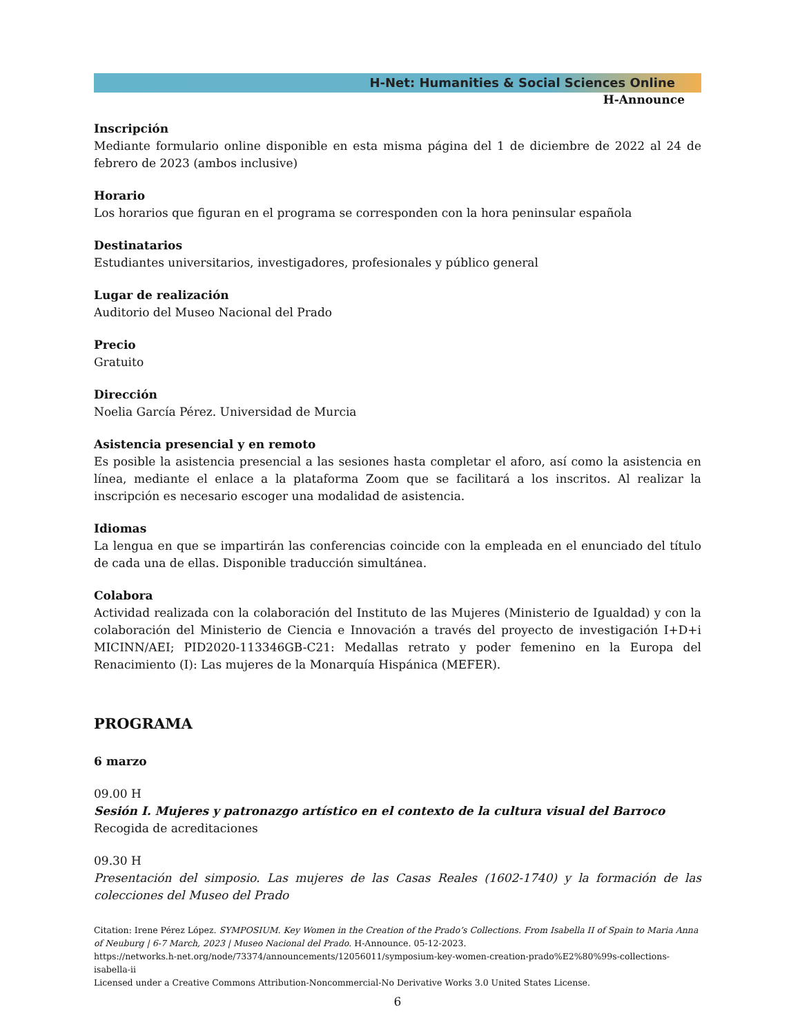H-Net: Humanities & Social Sciences Online
H-Announce
Inscripción
Mediante formulario online disponible en esta misma página del 1 de diciembre de 2022 al 24 de febrero de 2023 (ambos inclusive)
Horario
Los horarios que figuran en el programa se corresponden con la hora peninsular española
Destinatarios
Estudiantes universitarios, investigadores, profesionales y público general
Lugar de realización
Auditorio del Museo Nacional del Prado
Precio
Gratuito
Dirección
Noelia García Pérez. Universidad de Murcia
Asistencia presencial y en remoto
Es posible la asistencia presencial a las sesiones hasta completar el aforo, así como la asistencia en línea, mediante el enlace a la plataforma Zoom que se facilitará a los inscritos. Al realizar la inscripción es necesario escoger una modalidad de asistencia.
Idiomas
La lengua en que se impartirán las conferencias coincide con la empleada en el enunciado del título de cada una de ellas. Disponible traducción simultánea.
Colabora
Actividad realizada con la colaboración del Instituto de las Mujeres (Ministerio de Igualdad) y con la colaboración del Ministerio de Ciencia e Innovación a través del proyecto de investigación I+D+i MICINN/AEI; PID2020-113346GB-C21: Medallas retrato y poder femenino en la Europa del Renacimiento (I): Las mujeres de la Monarquía Hispánica (MEFER).
PROGRAMA
6 marzo
09.00 H
Sesión I. Mujeres y patronazgo artístico en el contexto de la cultura visual del Barroco
Recogida de acreditaciones
09.30 H
Presentación del simposio. Las mujeres de las Casas Reales (1602-1740) y la formación de las colecciones del Museo del Prado
Citation: Irene Pérez López. SYMPOSIUM. Key Women in the Creation of the Prado’s Collections. From Isabella II of Spain to Maria Anna of Neuburg | 6-7 March, 2023 | Museo Nacional del Prado. H-Announce. 05-12-2023.
https://networks.h-net.org/node/73374/announcements/12056011/symposium-key-women-creation-prado%E2%80%99s-collections-isabella-ii
Licensed under a Creative Commons Attribution-Noncommercial-No Derivative Works 3.0 United States License.
6